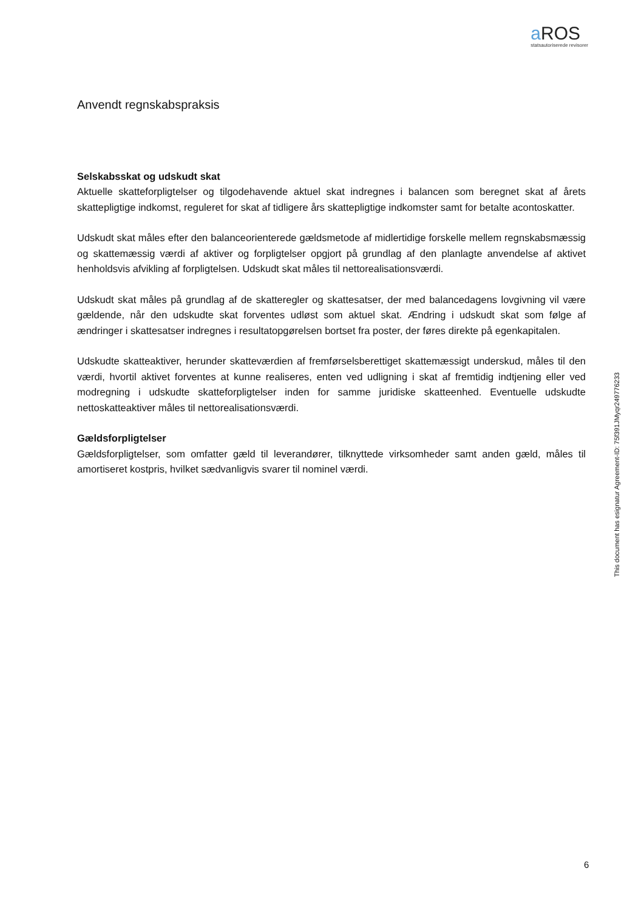a ROS
statsautoriserede revisorer
Anvendt regnskabspraksis
Selskabsskat og udskudt skat
Aktuelle skatteforpligtelser og tilgodehavende aktuel skat indregnes i balancen som beregnet skat af årets skattepligtige indkomst, reguleret for skat af tidligere års skattepligtige indkomster samt for betalte acontoskatter.
Udskudt skat måles efter den balanceorienterede gældsmetode af midlertidige forskelle mellem regnskabsmæssig og skattemæssig værdi af aktiver og forpligtelser opgjort på grundlag af den planlagte anvendelse af aktivet henholdsvis afvikling af forpligtelsen. Udskudt skat måles til nettorealisationsværdi.
Udskudt skat måles på grundlag af de skatteregler og skattesatser, der med balancedagens lovgivning vil være gældende, når den udskudte skat forventes udløst som aktuel skat. Ændring i udskudt skat som følge af ændringer i skattesatser indregnes i resultatopgørelsen bortset fra poster, der føres direkte på egenkapitalen.
Udskudte skatteaktiver, herunder skatteværdien af fremførselsberettiget skattemæssigt underskud, måles til den værdi, hvortil aktivet forventes at kunne realiseres, enten ved udligning i skat af fremtidig indtjening eller ved modregning i udskudte skatteforpligtelser inden for samme juridiske skatteenhed. Eventuelle udskudte nettoskatteaktiver måles til nettorealisationsværdi.
Gældsforpligtelser
Gældsforpligtelser, som omfatter gæld til leverandører, tilknyttede virksomheder samt anden gæld, måles til amortiseret kostpris, hvilket sædvanligvis svarer til nominel værdi.
This document has esignatur Agreement-ID: 75f391JMyqr249776233
6